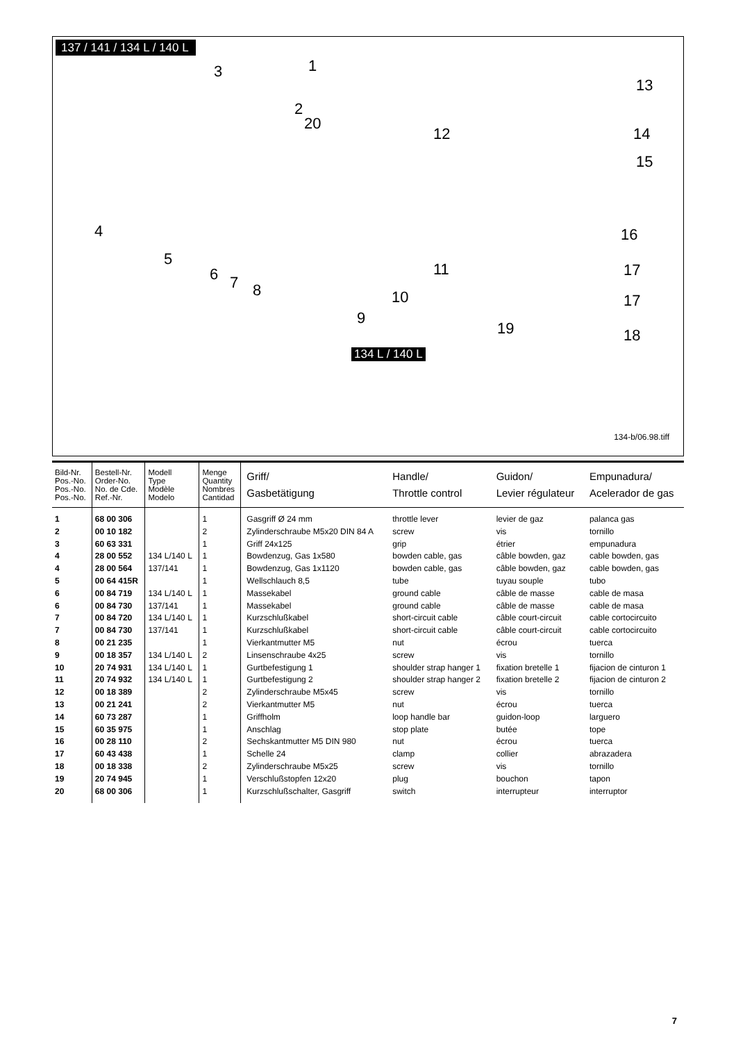137 / 141 / 134 L / 140 L
3 1
2
20
12
13
14
15
4
5
6 7 8
11
10
9
16
17
17
19 18
134 L / 140 L
134-b/06.98.tiff
| Bild-Nr. Pos.-No. Pos.-No. Pos.-No. | Bestell-Nr. Order-No. No. de Cde. Ref.-Nr. | Modell Type Modèle Modelo | Menge Quantity Nombres Cantidad | Griff/ Gasbetätigung | Handle/ Throttle control | Guidon/ Levier régulateur | Empunadura/ Acelerador de gas |
| --- | --- | --- | --- | --- | --- | --- | --- |
| 1 2 3 4 4 5 6 6 7 7 8 9 10 11 12 13 14 15 16 17 18 19 20 | 68 00 306 00 10 182 60 63 331 28 00 552 28 00 564 00 64 415R 00 84 719 00 84 730 00 84 720 00 84 730 00 21 235 00 18 357 20 74 931 20 74 932 00 18 389 00 21 241 60 73 287 60 35 975 00 28 110 60 43 438 00 18 338 20 74 945 68 00 306 | 134 L/140 L 137/141 134 L/140 L 137/141 134 L/140 L 137/141 134 L/140 L 134 L/140 L 134 L/140 L | 1 2 1 1 1 1 1 1 1 1 1 2 1 1 2 2 1 1 2 1 2 1 1 | Gasgriff Ø 24 mm Zylinderschraube M5x20 DIN 84 A Griff 24x125 Bowdenzug, Gas 1x580 Bowdenzug, Gas 1x1120 Wellschlauch 8,5 Massekabel Massekabel Kurzschlußkabel Kurzschlußkabel Vierkantmutter M5 Linsenschraube 4x25 Gurtbefestigung 1 Gurtbefestigung 2 Zylinderschraube M5x45 Vierkantmutter M5 Griffholm Anschlag Sechskantmutter M5 DIN 980 Schelle 24 Zylinderschraube M5x25 Verschlußstopfen 12x20 Kurzschlußschalter, Gasgriff | throttle lever screw grip bowden cable, gas bowden cable, gas tube ground cable ground cable short-circuit cable short-circuit cable nut screw shoulder strap hanger 1 shoulder strap hanger 2 screw nut loop handle bar stop plate nut clamp screw plug switch | levier de gaz vis étrier câble bowden, gaz câble bowden, gaz tuyau souple câble de masse câble de masse câble court-circuit câble court-circuit écrou vis fixation bretelle 1 fixation bretelle 2 vis écrou guidon-loop butée écrou collier vis bouchon interrupteur | palanca gas tornillo empunadura cable bowden, gas cable bowden, gas tubo cable de masa cable de masa cable cortocircuito cable cortocircuito tuerca tornillo fijacion de cinturon 1 fijacion de cinturon 2 tornillo tuerca larguero tope tuerca abrazadera tornillo tapon interruptor |
7